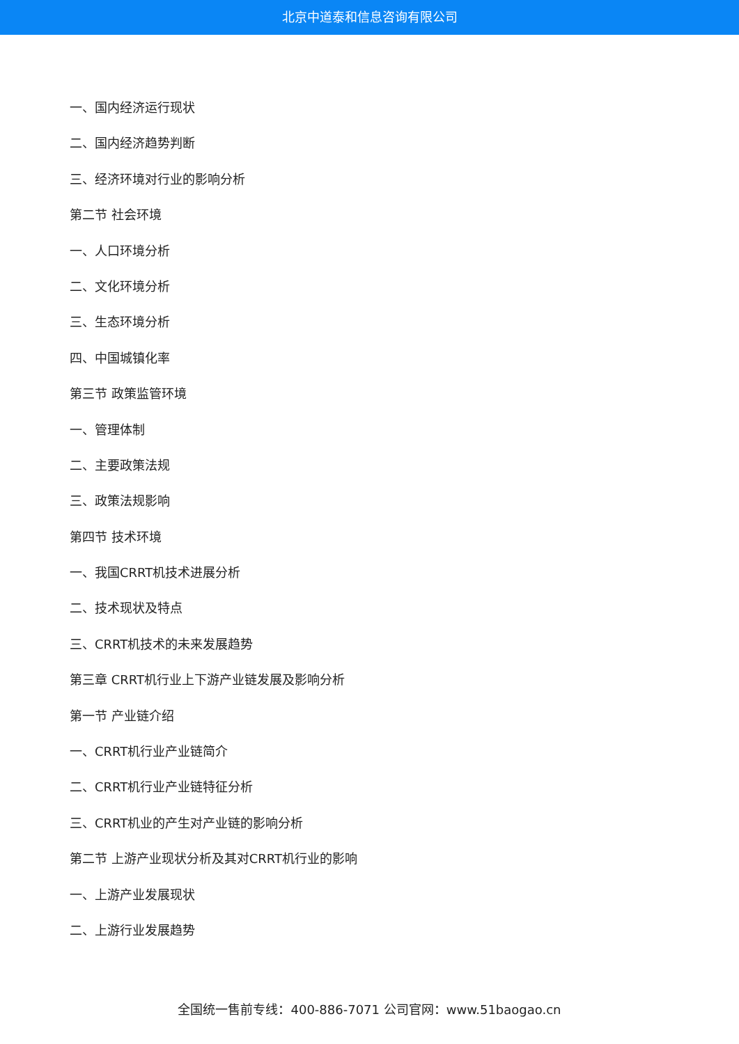北京中道泰和信息咨询有限公司
一、国内经济运行现状
二、国内经济趋势判断
三、经济环境对行业的影响分析
第二节 社会环境
一、人口环境分析
二、文化环境分析
三、生态环境分析
四、中国城镇化率
第三节 政策监管环境
一、管理体制
二、主要政策法规
三、政策法规影响
第四节 技术环境
一、我国CRRT机技术进展分析
二、技术现状及特点
三、CRRT机技术的未来发展趋势
第三章 CRRT机行业上下游产业链发展及影响分析
第一节 产业链介绍
一、CRRT机行业产业链简介
二、CRRT机行业产业链特征分析
三、CRRT机业的产生对产业链的影响分析
第二节 上游产业现状分析及其对CRRT机行业的影响
一、上游产业发展现状
二、上游行业发展趋势
全国统一售前专线：400-886-7071 公司官网：www.51baogao.cn